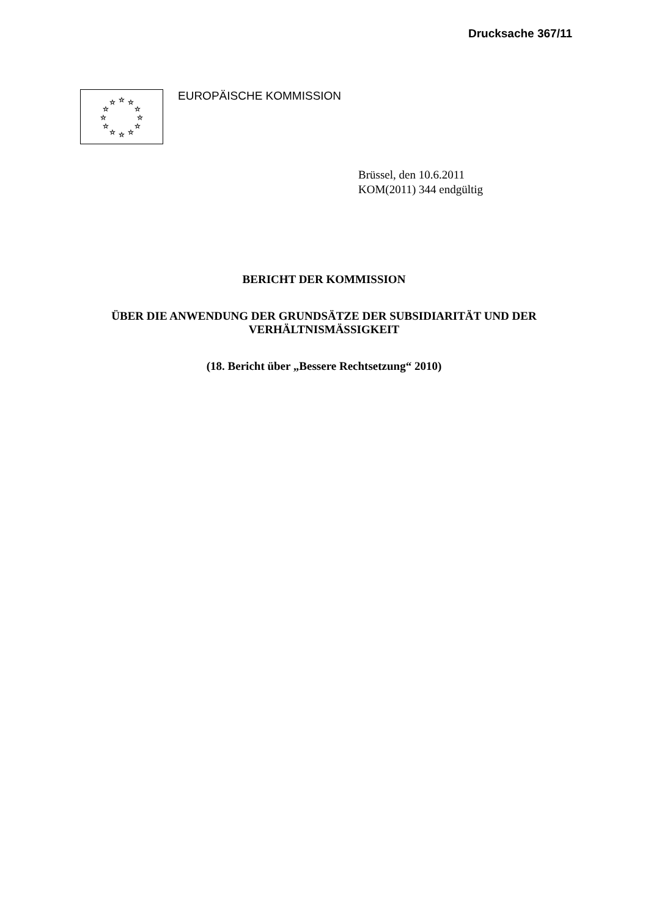Drucksache 367/11
☆
☆
☆
☆
☆
☆
☆
☆
☆
☆
☆
☆
EUROPÄISCHE KOMMISSION
Brüssel, den 10.6.2011
KOM(2011) 344 endgültig
BERICHT DER KOMMISSION
ÜBER DIE ANWENDUNG DER GRUNDSÄTZE DER SUBSIDIARITÄT UND DER
VERHÄLTNISMÄSSIGKEIT
(18. Bericht über „Bessere Rechtsetzung“ 2010)